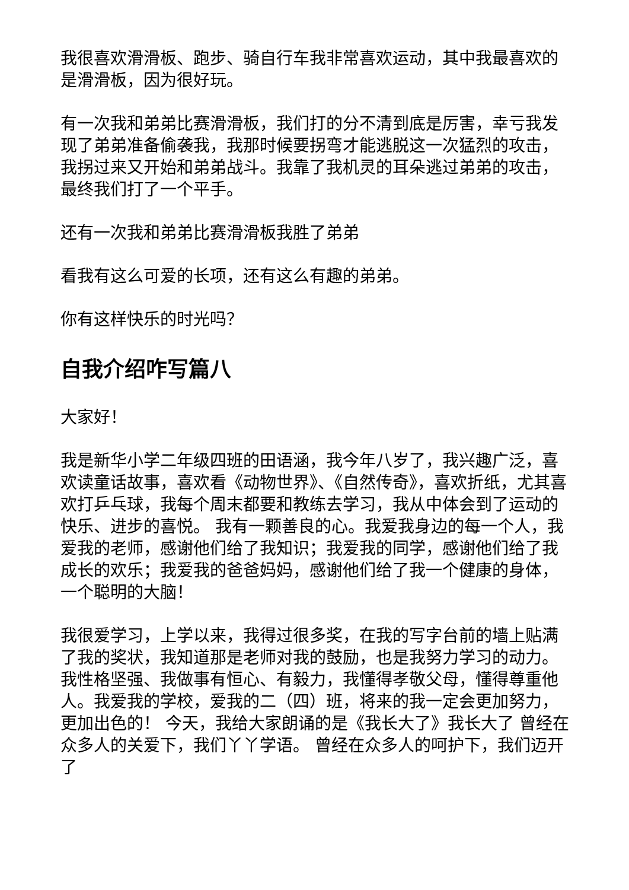我很喜欢滑滑板、跑步、骑自行车我非常喜欢运动，其中我最喜欢的是滑滑板，因为很好玩。
有一次我和弟弟比赛滑滑板，我们打的分不清到底是厉害，幸亏我发现了弟弟准备偷袭我，我那时候要拐弯才能逃脱这一次猛烈的攻击，我拐过来又开始和弟弟战斗。我靠了我机灵的耳朵逃过弟弟的攻击，最终我们打了一个平手。
还有一次我和弟弟比赛滑滑板我胜了弟弟
看我有这么可爱的长项，还有这么有趣的弟弟。
你有这样快乐的时光吗？
自我介绍咋写篇八
大家好！
我是新华小学二年级四班的田语涵，我今年八岁了，我兴趣广泛，喜欢读童话故事，喜欢看《动物世界》、《自然传奇》，喜欢折纸，尤其喜欢打乒乓球，我每个周末都要和教练去学习，我从中体会到了运动的快乐、进步的喜悦。 我有一颗善良的心。我爱我身边的每一个人，我爱我的老师，感谢他们给了我知识；我爱我的同学，感谢他们给了我成长的欢乐；我爱我的爸爸妈妈，感谢他们给了我一个健康的身体，一个聪明的大脑！
我很爱学习，上学以来，我得过很多奖，在我的写字台前的墙上贴满了我的奖状，我知道那是老师对我的鼓励，也是我努力学习的动力。我性格坚强、我做事有恒心、有毅力，我懂得孝敬父母，懂得尊重他人。我爱我的学校，爱我的二（四）班，将来的我一定会更加努力，更加出色的！ 今天，我给大家朗诵的是《我长大了》我长大了 曾经在众多人的关爱下，我们丫丫学语。 曾经在众多人的呵护下，我们迈开了